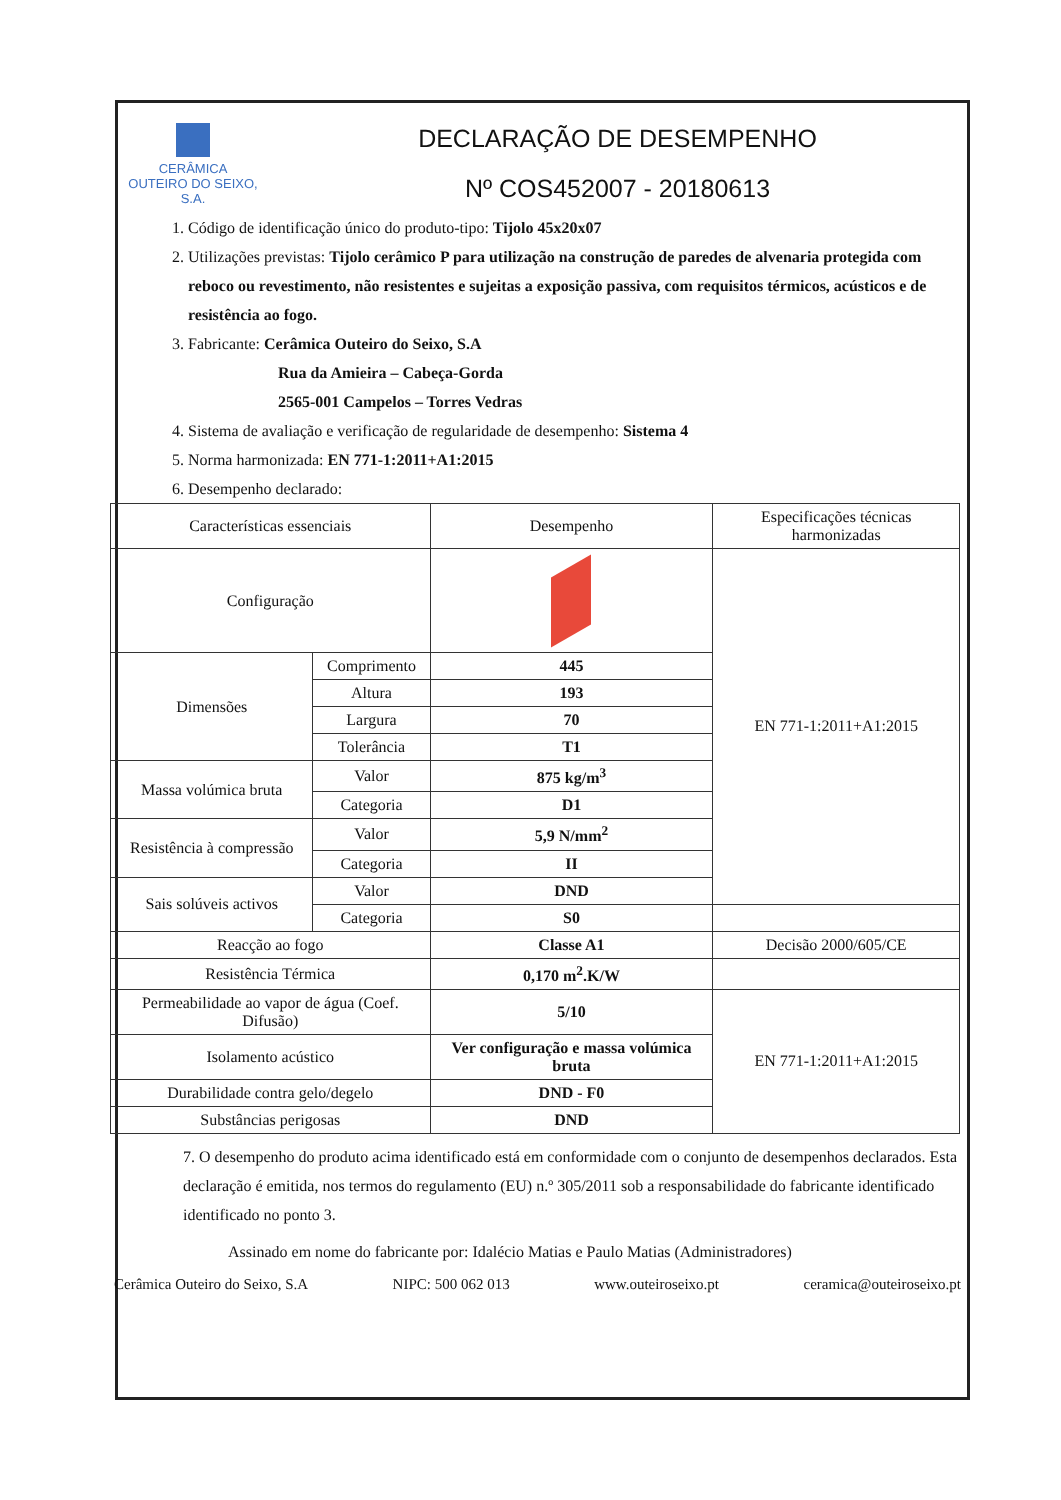CERÂMICA
OUTEIRO DO SEIXO, S.A.
DECLARAÇÃO DE DESEMPENHO
Nº COS452007 - 20180613
1. Código de identificação único do produto-tipo: Tijolo 45x20x07
2. Utilizações previstas: Tijolo cerâmico P para utilização na construção de paredes de alvenaria protegida com reboco ou revestimento, não resistentes e sujeitas a exposição passiva, com requisitos térmicos, acústicos e de resistência ao fogo.
3. Fabricante: Cerâmica Outeiro do Seixo, S.A
Rua da Amieira – Cabeça-Gorda
2565-001 Campelos – Torres Vedras
4. Sistema de avaliação e verificação de regularidade de desempenho: Sistema 4
5. Norma harmonizada: EN 771-1:2011+A1:2015
6. Desempenho declarado:
| Características essenciais | | Desempenho | Especificações técnicas harmonizadas |
| --- | --- | --- | --- |
| Configuração | | | EN 771-1:2011+A1:2015 |
| Dimensões | Comprimento | 445 | |
| | Altura | 193 | |
| | Largura | 70 | |
| | Tolerância | T1 | |
| Massa volúmica bruta | Valor | 875 kg/m<sup>3</sup> | |
| | Categoria | D1 | |
| Resistência à compressão | Valor | 5,9 N/mm<sup>2</sup> | |
| | Categoria | II | |
| Sais solúveis activos | Valor | DND | |
| | Categoria | S0 | |
| Reacção ao fogo | | Classe A1 | Decisão 2000/605/CE |
| Resistência Térmica | | 0,170 m<sup>2</sup>.K/W | |
| Permeabilidade ao vapor de água (Coef. Difusão) | | 5/10 | EN 771-1:2011+A1:2015 |
| Isolamento acústico | | Ver configuração e massa volúmica bruta | |
| Durabilidade contra gelo/degelo | | DND - F0 | |
| Substâncias perigosas | | DND | |
7. O desempenho do produto acima identificado está em conformidade com o conjunto de desempenhos declarados. Esta declaração é emitida, nos termos do regulamento (EU) n.º 305/2011 sob a responsabilidade do fabricante identificado identificado no ponto 3.
Assinado em nome do fabricante por: Idalécio Matias e Paulo Matias (Administradores)
Cerâmica Outeiro do Seixo, S.A NIPC: 500 062 013 www.outeiroseixo.pt ceramica@outeiroseixo.pt